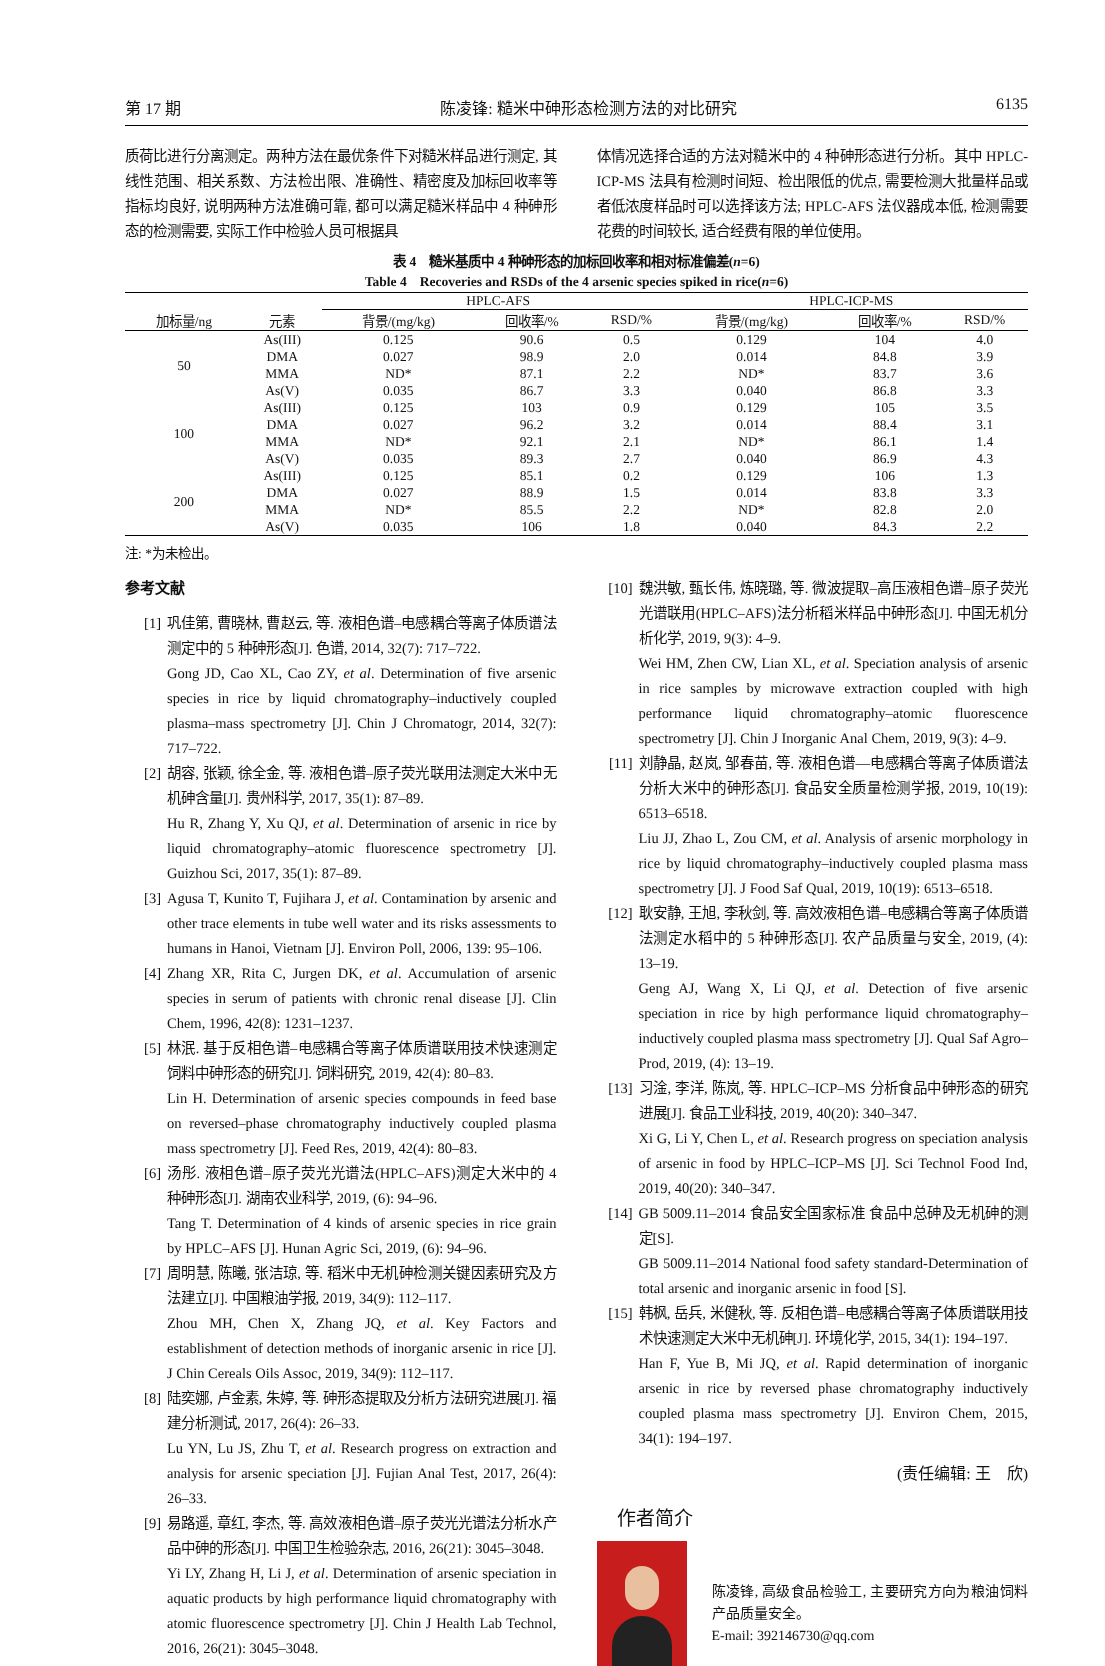第 17 期 陈凌锋: 糙米中砷形态检测方法的对比研究 6135
质荷比进行分离测定。两种方法在最优条件下对糙米样品进行测定, 其线性范围、相关系数、方法检出限、准确性、精密度及加标回收率等指标均良好, 说明两种方法准确可靠, 都可以满足糙米样品中 4 种砷形态的检测需要, 实际工作中检验人员可根据具
体情况选择合适的方法对糙米中的 4 种砷形态进行分析。其中 HPLC-ICP-MS 法具有检测时间短、检出限低的优点, 需要检测大批量样品或者低浓度样品时可以选择该方法; HPLC-AFS 法仪器成本低, 检测需要花费的时间较长, 适合经费有限的单位使用。
表 4　糙米基质中 4 种砷形态的加标回收率和相对标准偏差(n=6)
Table 4　Recoveries and RSDs of the 4 arsenic species spiked in rice(n=6)
| | | HPLC-AFS | | | HPLC-ICP-MS | | |
| --- | --- | --- | --- | --- | --- | --- | --- |
| 加标量/ng | 元素 | 背景/(mg/kg) | 回收率/% | RSD/% | 背景/(mg/kg) | 回收率/% | RSD/% |
| 50 | As(III) | 0.125 | 90.6 | 0.5 | 0.129 | 104 | 4.0 |
| | DMA | 0.027 | 98.9 | 2.0 | 0.014 | 84.8 | 3.9 |
| | MMA | ND* | 87.1 | 2.2 | ND* | 83.7 | 3.6 |
| | As(V) | 0.035 | 86.7 | 3.3 | 0.040 | 86.8 | 3.3 |
| 100 | As(III) | 0.125 | 103 | 0.9 | 0.129 | 105 | 3.5 |
| | DMA | 0.027 | 96.2 | 3.2 | 0.014 | 88.4 | 3.1 |
| | MMA | ND* | 92.1 | 2.1 | ND* | 86.1 | 1.4 |
| | As(V) | 0.035 | 89.3 | 2.7 | 0.040 | 86.9 | 4.3 |
| 200 | As(III) | 0.125 | 85.1 | 0.2 | 0.129 | 106 | 1.3 |
| | DMA | 0.027 | 88.9 | 1.5 | 0.014 | 83.8 | 3.3 |
| | MMA | ND* | 85.5 | 2.2 | ND* | 82.8 | 2.0 |
| | As(V) | 0.035 | 106 | 1.8 | 0.040 | 84.3 | 2.2 |
注: *为未检出。
参考文献
[1] 巩佳第, 曹晓林, 曹赵云, 等. 液相色谱–电感耦合等离子体质谱法测定中的 5 种砷形态[J]. 色谱, 2014, 32(7): 717–722.
Gong JD, Cao XL, Cao ZY, et al. Determination of five arsenic species in rice by liquid chromatography–inductively coupled plasma–mass spectrometry [J]. Chin J Chromatogr, 2014, 32(7): 717–722.
[2] 胡容, 张颖, 徐全金, 等. 液相色谱–原子荧光联用法测定大米中无机砷含量[J]. 贵州科学, 2017, 35(1): 87–89.
Hu R, Zhang Y, Xu QJ, et al. Determination of arsenic in rice by liquid chromatography–atomic fluorescence spectrometry [J]. Guizhou Sci, 2017, 35(1): 87–89.
[3] Agusa T, Kunito T, Fujihara J, et al. Contamination by arsenic and other trace elements in tube well water and its risks assessments to humans in Hanoi, Vietnam [J]. Environ Poll, 2006, 139: 95–106.
[4] Zhang XR, Rita C, Jurgen DK, et al. Accumulation of arsenic species in serum of patients with chronic renal disease [J]. Clin Chem, 1996, 42(8): 1231–1237.
[5] 林泯. 基于反相色谱–电感耦合等离子体质谱联用技术快速测定饲料中砷形态的研究[J]. 饲料研究, 2019, 42(4): 80–83.
Lin H. Determination of arsenic species compounds in feed base on reversed–phase chromatography inductively coupled plasma mass spectrometry [J]. Feed Res, 2019, 42(4): 80–83.
[6] 汤彤. 液相色谱–原子荧光光谱法(HPLC–AFS)测定大米中的 4 种砷形态[J]. 湖南农业科学, 2019, (6): 94–96.
Tang T. Determination of 4 kinds of arsenic species in rice grain by HPLC–AFS [J]. Hunan Agric Sci, 2019, (6): 94–96.
[7] 周明慧, 陈曦, 张洁琼, 等. 稻米中无机砷检测关键因素研究及方法建立[J]. 中国粮油学报, 2019, 34(9): 112–117.
Zhou MH, Chen X, Zhang JQ, et al. Key Factors and establishment of detection methods of inorganic arsenic in rice [J]. J Chin Cereals Oils Assoc, 2019, 34(9): 112–117.
[8] 陆奕娜, 卢金素, 朱婷, 等. 砷形态提取及分析方法研究进展[J]. 福建分析测试, 2017, 26(4): 26–33.
Lu YN, Lu JS, Zhu T, et al. Research progress on extraction and analysis for arsenic speciation [J]. Fujian Anal Test, 2017, 26(4): 26–33.
[9] 易路遥, 章红, 李杰, 等. 高效液相色谱–原子荧光光谱法分析水产品中砷的形态[J]. 中国卫生检验杂志, 2016, 26(21): 3045–3048.
Yi LY, Zhang H, Li J, et al. Determination of arsenic speciation in aquatic products by high performance liquid chromatography with atomic fluorescence spectrometry [J]. Chin J Health Lab Technol, 2016, 26(21): 3045–3048.
[10] 魏洪敏, 甄长伟, 炼晓璐, 等. 微波提取–高压液相色谱–原子荧光光谱联用(HPLC–AFS)法分析稻米样品中砷形态[J]. 中国无机分析化学, 2019, 9(3): 4–9.
Wei HM, Zhen CW, Lian XL, et al. Speciation analysis of arsenic in rice samples by microwave extraction coupled with high performance liquid chromatography–atomic fluorescence spectrometry [J]. Chin J Inorganic Anal Chem, 2019, 9(3): 4–9.
[11] 刘静晶, 赵岚, 邹春苗, 等. 液相色谱—电感耦合等离子体质谱法分析大米中的砷形态[J]. 食品安全质量检测学报, 2019, 10(19): 6513–6518.
Liu JJ, Zhao L, Zou CM, et al. Analysis of arsenic morphology in rice by liquid chromatography–inductively coupled plasma mass spectrometry [J]. J Food Saf Qual, 2019, 10(19): 6513–6518.
[12] 耿安静, 王旭, 李秋剑, 等. 高效液相色谱–电感耦合等离子体质谱法测定水稻中的 5 种砷形态[J]. 农产品质量与安全, 2019, (4): 13–19.
Geng AJ, Wang X, Li QJ, et al. Detection of five arsenic speciation in rice by high performance liquid chromatography–inductively coupled plasma mass spectrometry [J]. Qual Saf Agro–Prod, 2019, (4): 13–19.
[13] 习淦, 李洋, 陈岚, 等. HPLC–ICP–MS 分析食品中砷形态的研究进展[J]. 食品工业科技, 2019, 40(20): 340–347.
Xi G, Li Y, Chen L, et al. Research progress on speciation analysis of arsenic in food by HPLC–ICP–MS [J]. Sci Technol Food Ind, 2019, 40(20): 340–347.
[14] GB 5009.11–2014 食品安全国家标准 食品中总砷及无机砷的测定[S].
GB 5009.11–2014 National food safety standard-Determination of total arsenic and inorganic arsenic in food [S].
[15] 韩枫, 岳兵, 米健秋, 等. 反相色谱–电感耦合等离子体质谱联用技术快速测定大米中无机砷[J]. 环境化学, 2015, 34(1): 194–197.
Han F, Yue B, Mi JQ, et al. Rapid determination of inorganic arsenic in rice by reversed phase chromatography inductively coupled plasma mass spectrometry [J]. Environ Chem, 2015, 34(1): 194–197.
(责任编辑: 王　欣)
作者简介
陈凌锋, 高级食品检验工, 主要研究方向为粮油饲料产品质量安全。
E-mail: 392146730@qq.com